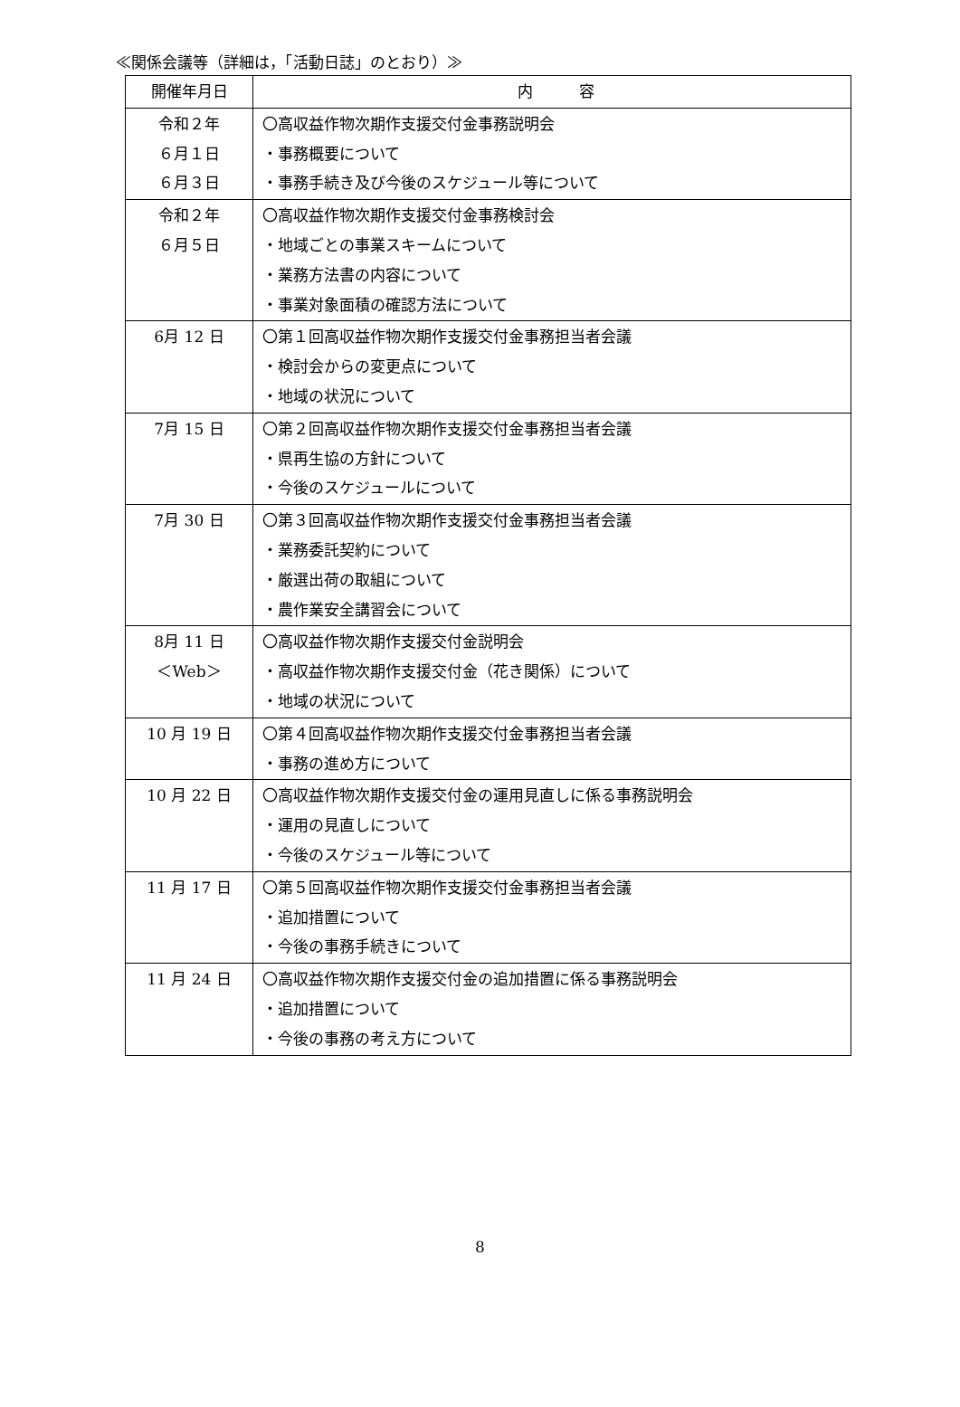≪関係会議等（詳細は，「活動日誌」のとおり）≫
| 開催年月日 | 内 容 |
| --- | --- |
| 令和２年 ６月１日 ６月３日 | 〇高収益作物次期作支援交付金事務説明会 ・事務概要について ・事務手続き及び今後のスケジュール等について |
| 令和２年 ６月５日 | 〇高収益作物次期作支援交付金事務検討会 ・地域ごとの事業スキームについて ・業務方法書の内容について ・事業対象面積の確認方法について |
| 6月 12 日 | 〇第１回高収益作物次期作支援交付金事務担当者会議 ・検討会からの変更点について ・地域の状況について |
| 7月 15 日 | 〇第２回高収益作物次期作支援交付金事務担当者会議 ・県再生協の方針について ・今後のスケジュールについて |
| 7月 30 日 | 〇第３回高収益作物次期作支援交付金事務担当者会議 ・業務委託契約について ・厳選出荷の取組について ・農作業安全講習会について |
| 8月 11 日 ＜Web＞ | 〇高収益作物次期作支援交付金説明会 ・高収益作物次期作支援交付金（花き関係）について ・地域の状況について |
| 10 月 19 日 | 〇第４回高収益作物次期作支援交付金事務担当者会議 ・事務の進め方について |
| 10 月 22 日 | 〇高収益作物次期作支援交付金の運用見直しに係る事務説明会 ・運用の見直しについて ・今後のスケジュール等について |
| 11 月 17 日 | 〇第５回高収益作物次期作支援交付金事務担当者会議 ・追加措置について ・今後の事務手続きについて |
| 11 月 24 日 | 〇高収益作物次期作支援交付金の追加措置に係る事務説明会 ・追加措置について ・今後の事務の考え方について |
8